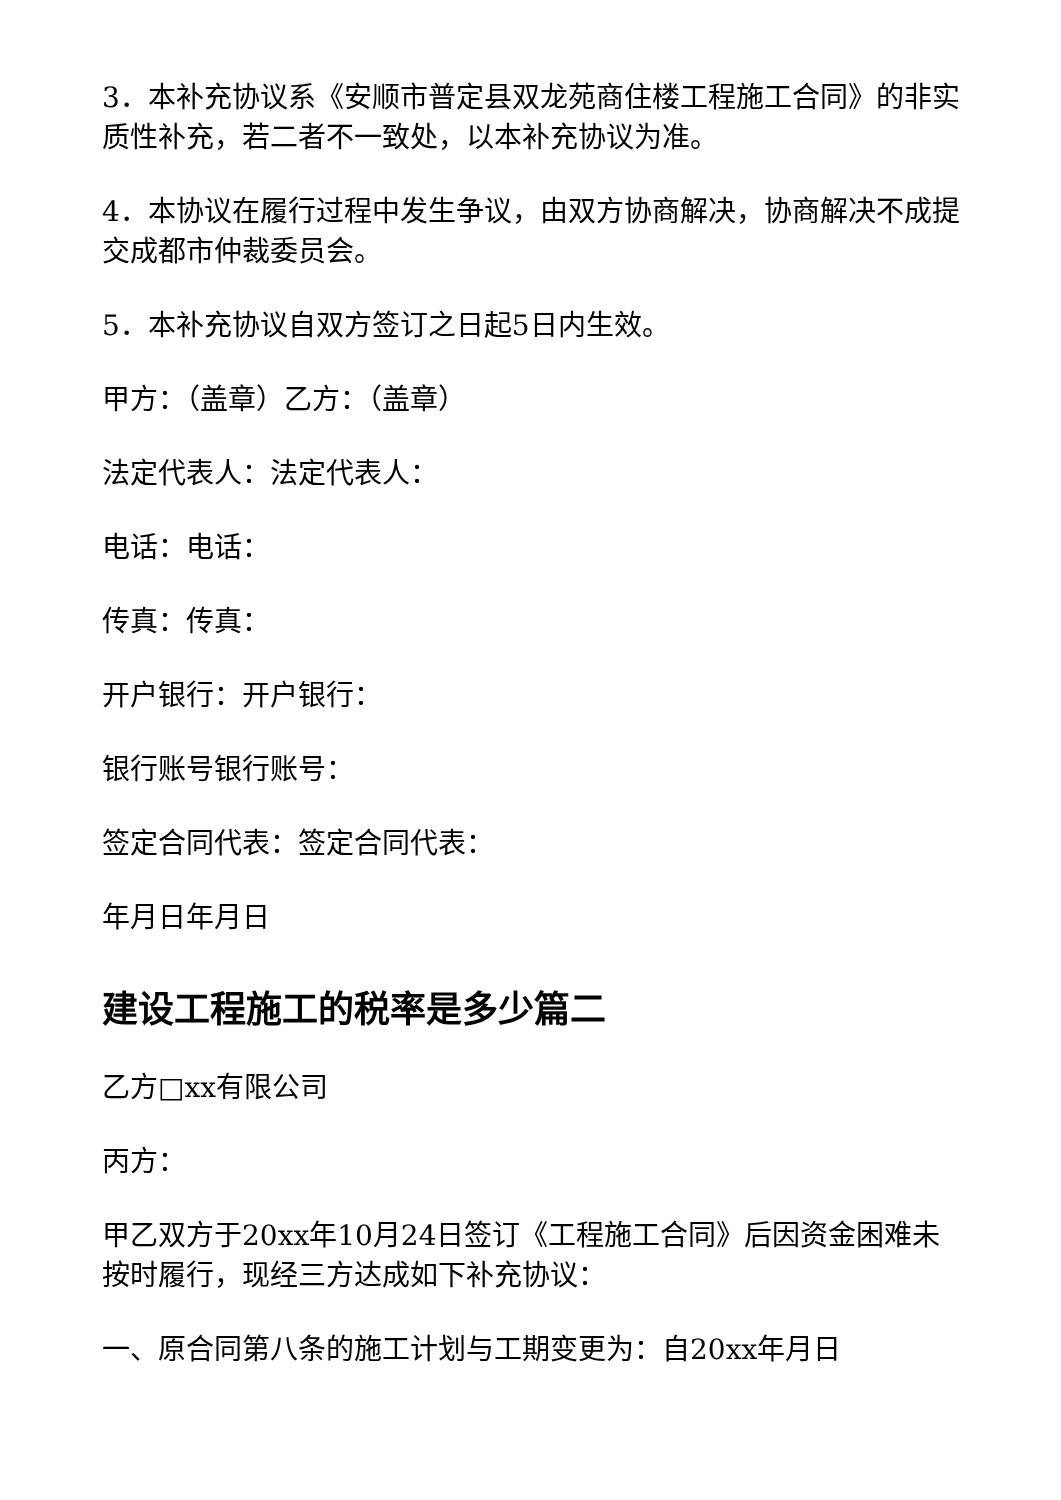3．本补充协议系《安顺市普定县双龙苑商住楼工程施工合同》的非实质性补充，若二者不一致处，以本补充协议为准。
4．本协议在履行过程中发生争议，由双方协商解决，协商解决不成提交成都市仲裁委员会。
5．本补充协议自双方签订之日起5日内生效。
甲方：（盖章）乙方：（盖章）
法定代表人：法定代表人：
电话：电话：
传真：传真：
开户银行：开户银行：
银行账号银行账号：
签定合同代表：签定合同代表：
年月日年月日
建设工程施工的税率是多少篇二
乙方□xx有限公司
丙方：
甲乙双方于20xx年10月24日签订《工程施工合同》后因资金困难未按时履行，现经三方达成如下补充协议：
一、原合同第八条的施工计划与工期变更为：自20xx年月日